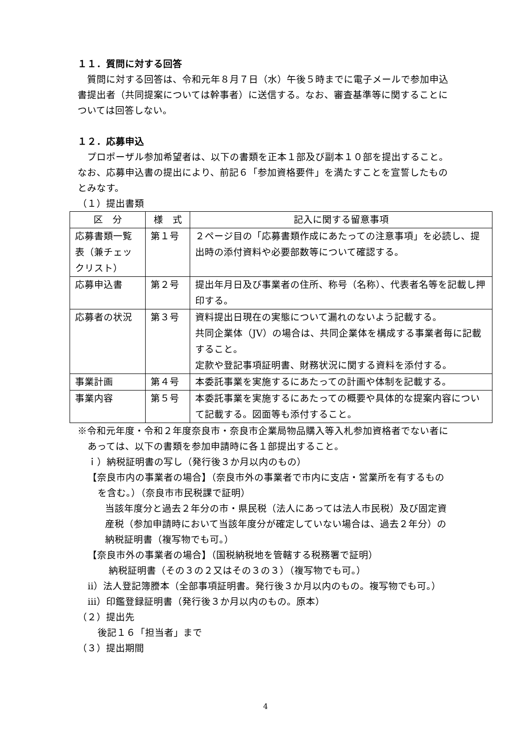１１．質問に対する回答
質問に対する回答は、令和元年８月７日（水）午後５時までに電子メールで参加申込書提出者（共同提案については幹事者）に送信する。なお、審査基準等に関することについては回答しない。
１２．応募申込
プロポーザル参加希望者は、以下の書類を正本１部及び副本１０部を提出すること。なお、応募申込書の提出により、前記６「参加資格要件」を満たすことを宣誓したものとみなす。
（１）提出書類
| 区 分 | 様 式 | 記入に関する留意事項 |
| --- | --- | --- |
| 応募書類一覧表（兼チェックリスト） | 第１号 | ２ページ目の「応募書類作成にあたっての注意事項」を必読し、提出時の添付資料や必要部数等について確認する。 |
| 応募申込書 | 第２号 | 提出年月日及び事業者の住所、称号（名称）、代表者名等を記載し押印する。 |
| 応募者の状況 | 第３号 | 資料提出日現在の実態について漏れのないよう記載する。 共同企業体（JV）の場合は、共同企業体を構成する事業者毎に記載すること。 定款や登記事項証明書、財務状況に関する資料を添付する。 |
| 事業計画 | 第４号 | 本委託事業を実施するにあたっての計画や体制を記載する。 |
| 事業内容 | 第５号 | 本委託事業を実施するにあたっての概要や具体的な提案内容について記載する。図面等も添付すること。 |
※令和元年度・令和２年度奈良市・奈良市企業局物品購入等入札参加資格者でない者にあっては、以下の書類を参加申請時に各１部提出すること。
ｉ）納税証明書の写し（発行後３か月以内のもの）
【奈良市内の事業者の場合】（奈良市外の事業者で市内に支店・営業所を有するものを含む。）（奈良市市民税課で証明）
当該年度分と過去２年分の市・県民税（法人にあっては法人市民税）及び固定資産税（参加申請時において当該年度分が確定していない場合は、過去２年分）の納税証明書（複写物でも可。）
【奈良市外の事業者の場合】（国税納税地を管轄する税務署で証明）
納税証明書（その３の２又はその３の３）（複写物でも可。）
ⅱ）法人登記簿謄本（全部事項証明書。発行後３か月以内のもの。複写物でも可。）
ⅲ）印鑑登録証明書（発行後３か月以内のもの。原本）
（２）提出先
後記１６「担当者」まで
（３）提出期間
4